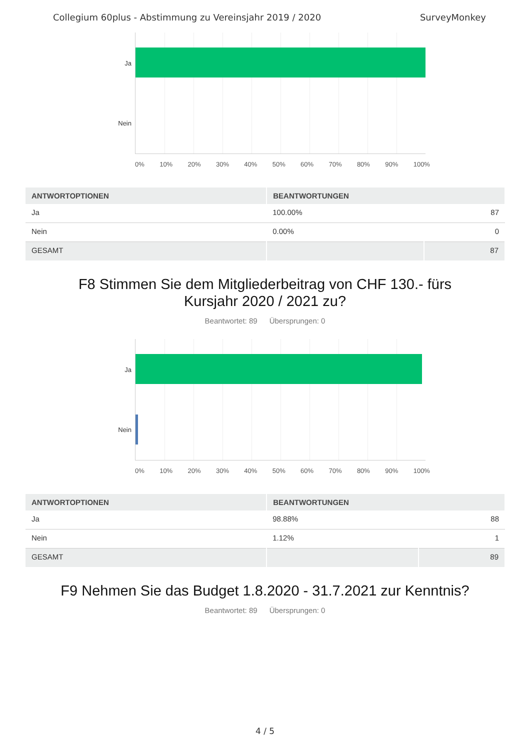Collegium 60plus - Abstimmung zu Vereinsjahr 2019 / 2020 SurveyMonkey
Ja
Nein
0% 10% 20% 30% 40% 50% 60% 70% 80% 90% 100%
| ANTWORTOPTIONEN | BEANTWORTUNGEN | |
| --- | --- | --- |
| Ja | 100.00% | 87 |
| Nein | 0.00% | 0 |
| GESAMT | | 87 |
F8 Stimmen Sie dem Mitgliederbeitrag von CHF 130.- fürs Kursjahr 2020 / 2021 zu?
Beantwortet: 89 Übersprungen: 0
Ja
Nein
0% 10% 20% 30% 40% 50% 60% 70% 80% 90% 100%
| ANTWORTOPTIONEN | BEANTWORTUNGEN | |
| --- | --- | --- |
| Ja | 98.88% | 88 |
| Nein | 1.12% | 1 |
| GESAMT | | 89 |
F9 Nehmen Sie das Budget 1.8.2020 - 31.7.2021 zur Kenntnis?
Beantwortet: 89 Übersprungen: 0
4 / 5